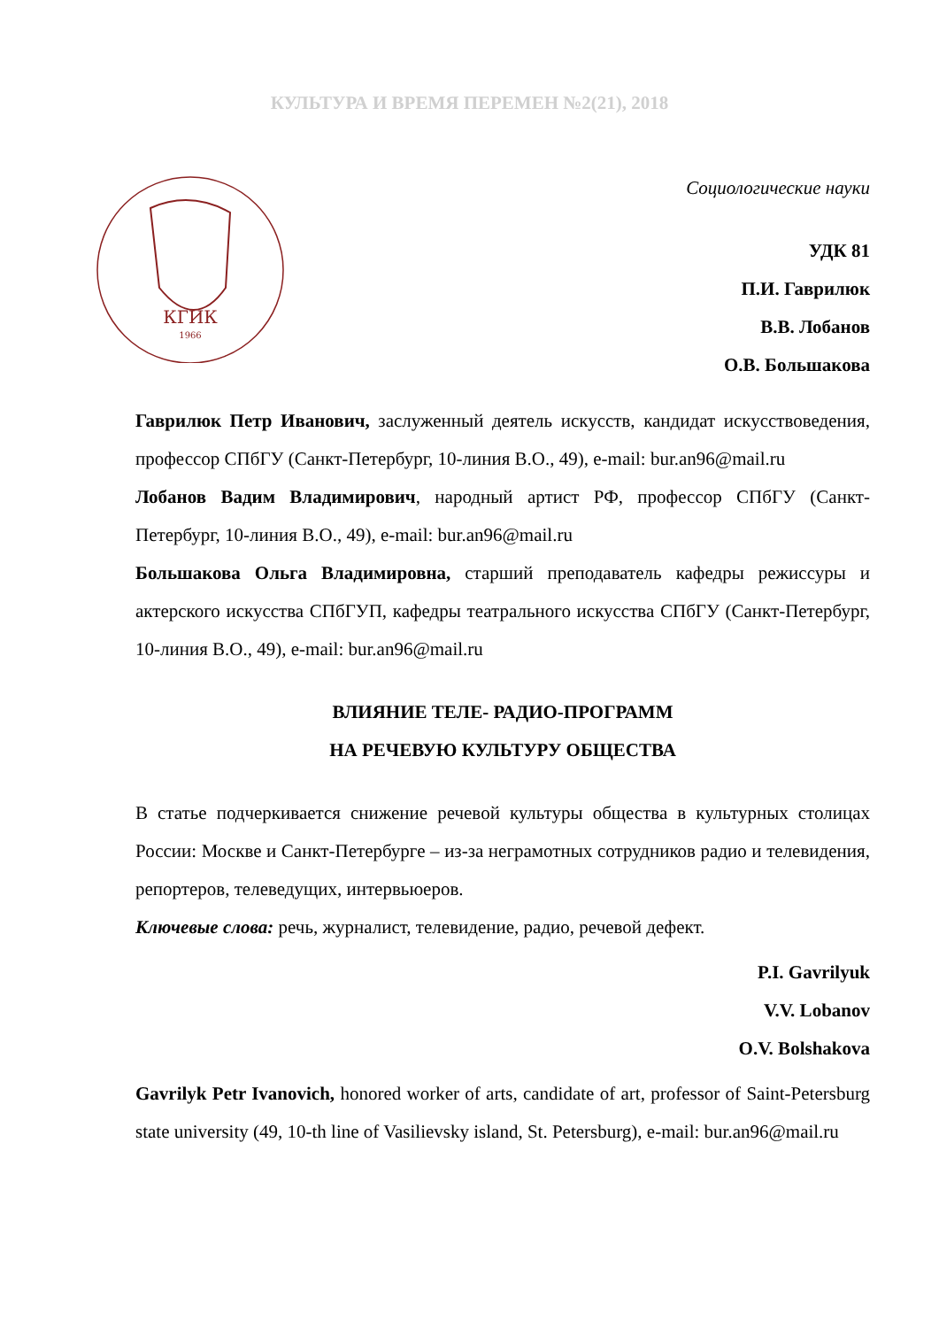КУЛЬТУРА И ВРЕМЯ ПЕРЕМЕН №2(21), 2018
КГИК
1966
Социологические науки
УДК 81
П.И. Гаврилюк
В.В. Лобанов
О.В. Большакова
Гаврилюк Петр Иванович, заслуженный деятель искусств, кандидат искусствоведения, профессор СПбГУ (Санкт-Петербург, 10-линия В.О., 49), e-mail: bur.an96@mail.ru
Лобанов Вадим Владимирович, народный артист РФ, профессор СПбГУ (Санкт-Петербург, 10-линия В.О., 49), e-mail: bur.an96@mail.ru
Большакова Ольга Владимировна, старший преподаватель кафедры режиссуры и актерского искусства СПбГУП, кафедры театрального искусства СПбГУ (Санкт-Петербург, 10-линия В.О., 49), e-mail: bur.an96@mail.ru
ВЛИЯНИЕ ТЕЛЕ- РАДИО-ПРОГРАММ
НА РЕЧЕВУЮ КУЛЬТУРУ ОБЩЕСТВА
В статье подчеркивается снижение речевой культуры общества в культурных столицах России: Москве и Санкт-Петербурге – из-за неграмотных сотрудников радио и телевидения, репортеров, телеведущих, интервьюеров.
Ключевые слова: речь, журналист, телевидение, радио, речевой дефект.
P.I. Gavrilyuk
V.V. Lobanov
O.V. Bolshakova
Gavrilyk Petr Ivanovich, honored worker of arts, candidate of art, professor of Saint-Petersburg state university (49, 10-th line of Vasilievsky island, St. Petersburg), e-mail: bur.an96@mail.ru